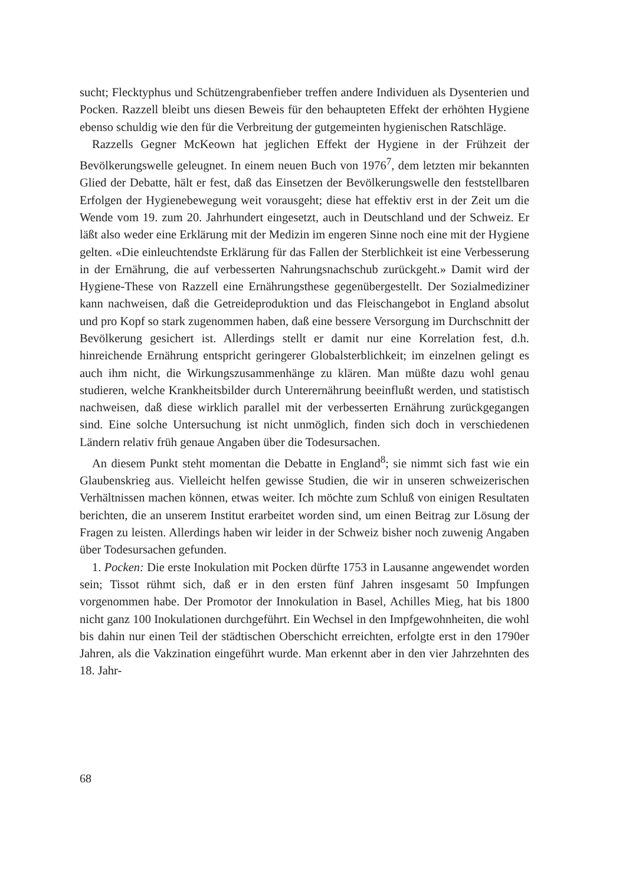sucht; Flecktyphus und Schützengrabenfieber treffen andere Individuen als Dysenterien und Pocken. Razzell bleibt uns diesen Beweis für den behaupteten Effekt der erhöhten Hygiene ebenso schuldig wie den für die Verbreitung der gutgemeinten hygienischen Ratschläge.
Razzells Gegner McKeown hat jeglichen Effekt der Hygiene in der Frühzeit der Bevölkerungswelle geleugnet. In einem neuen Buch von 1976<sup>7</sup>, dem letzten mir bekannten Glied der Debatte, hält er fest, daß das Einsetzen der Bevölkerungswelle den feststellbaren Erfolgen der Hygienebewegung weit vorausgeht; diese hat effektiv erst in der Zeit um die Wende vom 19. zum 20. Jahrhundert eingesetzt, auch in Deutschland und der Schweiz. Er läßt also weder eine Erklärung mit der Medizin im engeren Sinne noch eine mit der Hygiene gelten. «Die einleuchtendste Erklärung für das Fallen der Sterblichkeit ist eine Verbesserung in der Ernährung, die auf verbesserten Nahrungsnachschub zurückgeht.» Damit wird der Hygiene-These von Razzell eine Ernährungsthese gegenübergestellt. Der Sozialmediziner kann nachweisen, daß die Getreideproduktion und das Fleischangebot in England absolut und pro Kopf so stark zugenommen haben, daß eine bessere Versorgung im Durchschnitt der Bevölkerung gesichert ist. Allerdings stellt er damit nur eine Korrelation fest, d.h. hinreichende Ernährung entspricht geringerer Globalsterblichkeit; im einzelnen gelingt es auch ihm nicht, die Wirkungszusammenhänge zu klären. Man müßte dazu wohl genau studieren, welche Krankheitsbilder durch Unterernährung beeinflußt werden, und statistisch nachweisen, daß diese wirklich parallel mit der verbesserten Ernährung zurückgegangen sind. Eine solche Untersuchung ist nicht unmöglich, finden sich doch in verschiedenen Ländern relativ früh genaue Angaben über die Todesursachen.
An diesem Punkt steht momentan die Debatte in England<sup>8</sup>; sie nimmt sich fast wie ein Glaubenskrieg aus. Vielleicht helfen gewisse Studien, die wir in unseren schweizerischen Verhältnissen machen können, etwas weiter. Ich möchte zum Schluß von einigen Resultaten berichten, die an unserem Institut erarbeitet worden sind, um einen Beitrag zur Lösung der Fragen zu leisten. Allerdings haben wir leider in der Schweiz bisher noch zuwenig Angaben über Todesursachen gefunden.
1. Pocken: Die erste Inokulation mit Pocken dürfte 1753 in Lausanne angewendet worden sein; Tissot rühmt sich, daß er in den ersten fünf Jahren insgesamt 50 Impfungen vorgenommen habe. Der Promotor der Innokulation in Basel, Achilles Mieg, hat bis 1800 nicht ganz 100 Inokulationen durchgeführt. Ein Wechsel in den Impfgewohnheiten, die wohl bis dahin nur einen Teil der städtischen Oberschicht erreichten, erfolgte erst in den 1790er Jahren, als die Vakzination eingeführt wurde. Man erkennt aber in den vier Jahrzehnten des 18. Jahr-
68